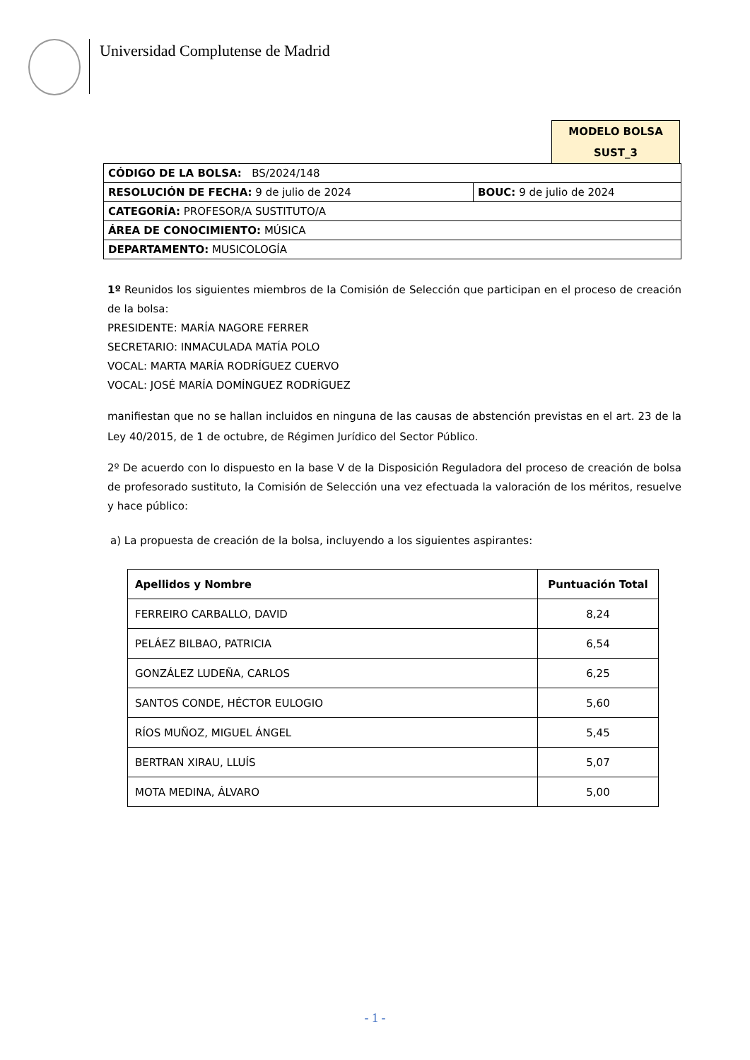Universidad Complutense de Madrid
MODELO BOLSA
SUST_3
| CÓDIGO DE LA BOLSA: BS/2024/148 | |
| RESOLUCIÓN DE FECHA: 9 de julio de 2024 | BOUC: 9 de julio de 2024 |
| CATEGORÍA: PROFESOR/A SUSTITUTO/A | |
| ÁREA DE CONOCIMIENTO: MÚSICA | |
| DEPARTAMENTO: MUSICOLOGÍA | |
1º Reunidos los siguientes miembros de la Comisión de Selección que participan en el proceso de creación de la bolsa:
PRESIDENTE: MARÍA NAGORE FERRER
SECRETARIO: INMACULADA MATÍA POLO
VOCAL: MARTA MARÍA RODRÍGUEZ CUERVO
VOCAL: JOSÉ MARÍA DOMÍNGUEZ RODRÍGUEZ
manifiestan que no se hallan incluidos en ninguna de las causas de abstención previstas en el art. 23 de la Ley 40/2015, de 1 de octubre, de Régimen Jurídico del Sector Público.
2º De acuerdo con lo dispuesto en la base V de la Disposición Reguladora del proceso de creación de bolsa de profesorado sustituto, la Comisión de Selección una vez efectuada la valoración de los méritos, resuelve y hace público:
a) La propuesta de creación de la bolsa, incluyendo a los siguientes aspirantes:
| Apellidos y Nombre | Puntuación Total |
| --- | --- |
| FERREIRO CARBALLO, DAVID | 8,24 |
| PELÁEZ BILBAO, PATRICIA | 6,54 |
| GONZÁLEZ LUDEÑA, CARLOS | 6,25 |
| SANTOS CONDE, HÉCTOR EULOGIO | 5,60 |
| RÍOS MUÑOZ, MIGUEL ÁNGEL | 5,45 |
| BERTRAN XIRAU, LLUÍS | 5,07 |
| MOTA MEDINA, ÁLVARO | 5,00 |
- 1 -